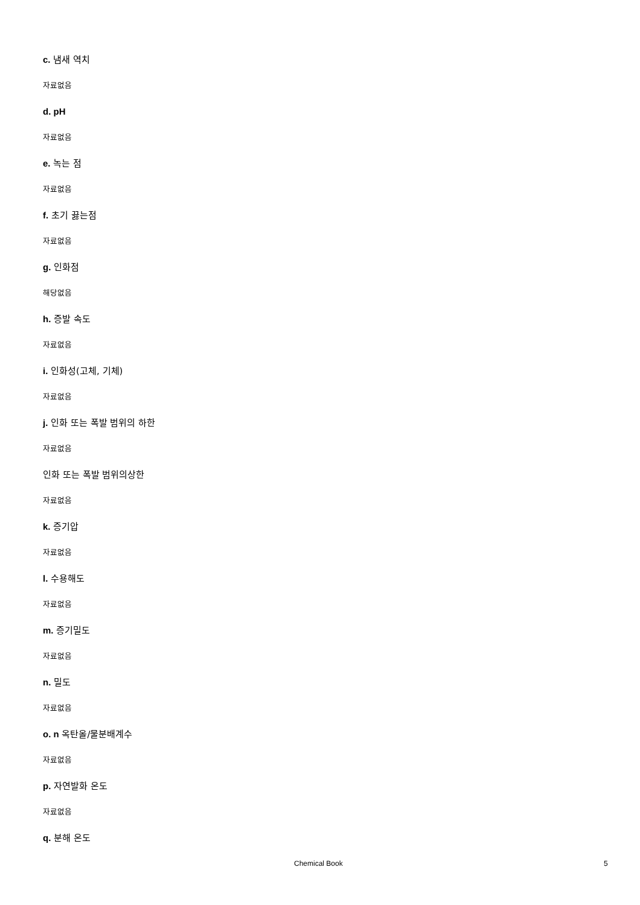c. 냄새 역치
자료없음
d. pH
자료없음
e. 녹는 점
자료없음
f. 초기 끓는점
자료없음
g. 인화점
해당없음
h. 증발 속도
자료없음
i. 인화성(고체, 기체)
자료없음
j. 인화 또는 폭발 범위의 하한
자료없음
인화 또는 폭발 범위의상한
자료없음
k. 증기압
자료없음
l. 수용해도
자료없음
m. 증기밀도
자료없음
n. 밀도
자료없음
o. n 옥탄올/물분배계수
자료없음
p. 자연발화 온도
자료없음
q. 분해 온도
Chemical Book 5